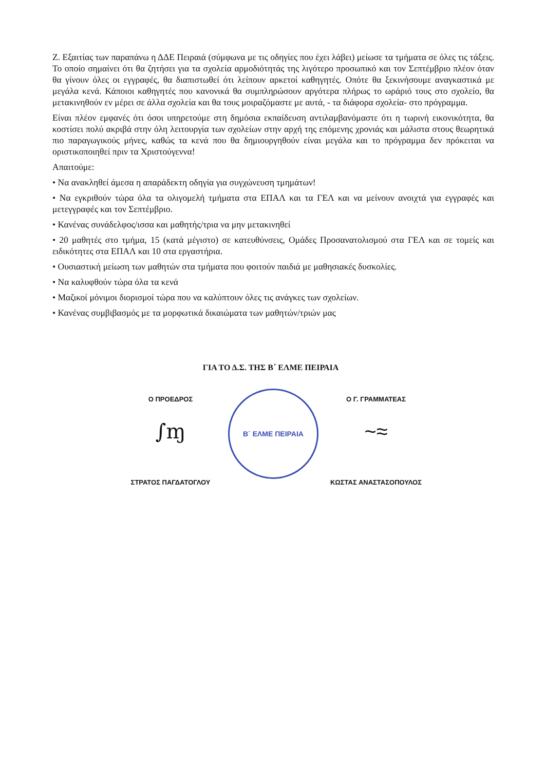Ζ. Εξαιτίας των παραπάνω η ΔΔΕ Πειραιά (σύμφωνα με τις οδηγίες που έχει λάβει) μείωσε τα τμήματα σε όλες τις τάξεις. Το οποίο σημαίνει ότι θα ζητήσει για τα σχολεία αρμοδιότητάς της λιγότερο προσωπικό και τον Σεπτέμβριο πλέον όταν θα γίνουν όλες οι εγγραφές, θα διαπιστωθεί ότι λείπουν αρκετοί καθηγητές. Οπότε θα ξεκινήσουμε αναγκαστικά με μεγάλα κενά. Κάποιοι καθηγητές που κανονικά θα συμπληρώσουν αργότερα πλήρως το ωράριό τους στο σχολείο, θα μετακινηθούν εν μέρει σε άλλα σχολεία και θα τους μοιραζόμαστε με αυτά, - τα διάφορα σχολεία- στο πρόγραμμα.
Είναι πλέον εμφανές ότι όσοι υπηρετούμε στη δημόσια εκπαίδευση αντιλαμβανόμαστε ότι η τωρινή εικονικότητα, θα κοστίσει πολύ ακριβά στην όλη λειτουργία των σχολείων στην αρχή της επόμενης χρονιάς και μάλιστα στους θεωρητικά πιο παραγωγικούς μήνες, καθώς τα κενά που θα δημιουργηθούν είναι μεγάλα και το πρόγραμμα δεν πρόκειται να οριστικοποιηθεί πριν τα Χριστούγεννα!
Απαιτούμε:
• Να ανακληθεί άμεσα η απαράδεκτη οδηγία για συγχώνευση τμημάτων!
• Να εγκριθούν τώρα όλα τα ολιγομελή τμήματα στα ΕΠΑΛ και τα ΓΕΛ και να μείνουν ανοιχτά για εγγραφές και μετεγγραφές και τον Σεπτέμβριο.
• Κανένας συνάδελφος/ισσα και μαθητής/τρια να μην μετακινηθεί
• 20 μαθητές στο τμήμα, 15 (κατά μέγιστο) σε κατευθύνσεις, Ομάδες Προσανατολισμού στα ΓΕΛ και σε τομείς και ειδικότητες στα ΕΠΑΛ και 10 στα εργαστήρια.
• Ουσιαστική μείωση των μαθητών στα τμήματα που φοιτούν παιδιά με μαθησιακές δυσκολίες.
• Να καλυφθούν τώρα όλα τα κενά
• Μαζικοί μόνιμοι διορισμοί τώρα που να καλύπτουν όλες τις ανάγκες των σχολείων.
• Κανένας συμβιβασμός με τα μορφωτικά δικαιώματα των μαθητών/τριών μας
ΓΙΑ ΤΟ Δ.Σ. ΤΗΣ Β΄ ΕΛΜΕ ΠΕΙΡΑΙΑ
Ο ΠΡΟΕΔΡΟΣ
∫ɱ
ΣΤΡΑΤΟΣ ΠΑΓΔΑΤΟΓΛΟΥ
Β΄ ΕΛΜΕ ΠΕΙΡΑΙΑ
Ο Γ. ΓΡΑΜΜΑΤΕΑΣ
~≈
ΚΩΣΤΑΣ ΑΝΑΣΤΑΣΟΠΟΥΛΟΣ